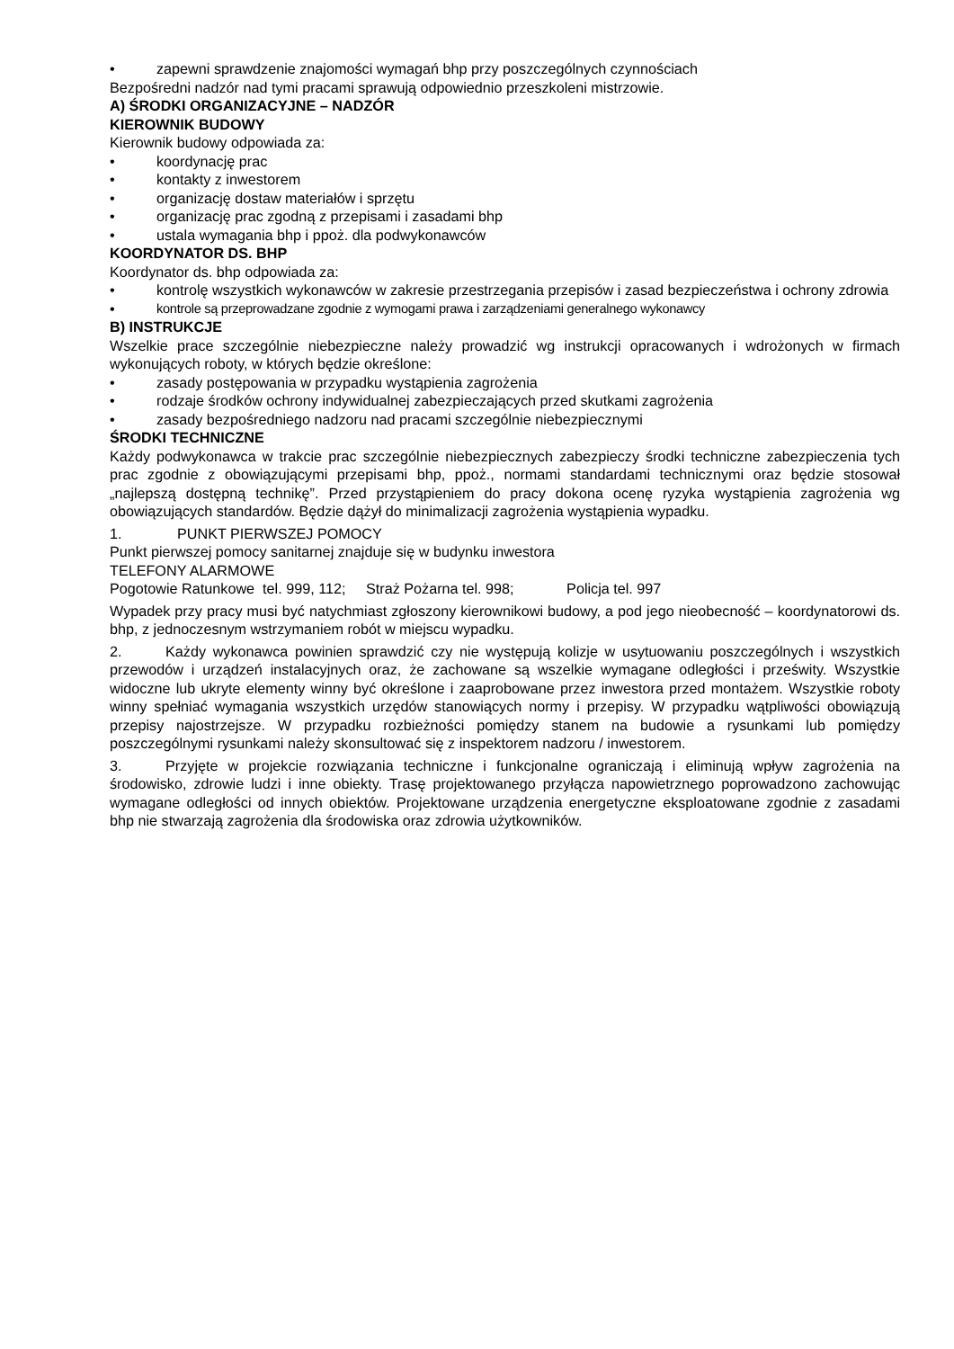• zapewni sprawdzenie znajomości wymagań bhp przy poszczególnych czynnościach
Bezpośredni nadzór nad tymi pracami sprawują odpowiednio przeszkoleni mistrzowie.
A) ŚRODKI ORGANIZACYJNE – NADZÓR
KIEROWNIK BUDOWY
Kierownik budowy odpowiada za:
• koordynację prac
• kontakty z inwestorem
• organizację dostaw materiałów i sprzętu
• organizację prac zgodną z przepisami i zasadami bhp
• ustala wymagania bhp i ppoż. dla podwykonawców
KOORDYNATOR DS. BHP
Koordynator ds. bhp odpowiada za:
• kontrolę wszystkich wykonawców w zakresie przestrzegania przepisów i zasad bezpieczeństwa i ochrony zdrowia
• kontrole są przeprowadzane zgodnie z wymogami prawa i zarządzeniami generalnego wykonawcy
B) INSTRUKCJE
Wszelkie prace szczególnie niebezpieczne należy prowadzić wg instrukcji opracowanych i wdrożonych w firmach wykonujących roboty, w których będzie określone:
• zasady postępowania w przypadku wystąpienia zagrożenia
• rodzaje środków ochrony indywidualnej zabezpieczających przed skutkami zagrożenia
• zasady bezpośredniego nadzoru nad pracami szczególnie niebezpiecznymi
ŚRODKI TECHNICZNE
Każdy podwykonawca w trakcie prac szczególnie niebezpiecznych zabezpieczy środki techniczne zabezpieczenia tych prac zgodnie z obowiązującymi przepisami bhp, ppoż., normami standardami technicznymi oraz będzie stosował „najlepszą dostępną technikę”. Przed przystąpieniem do pracy dokona ocenę ryzyka wystąpienia zagrożenia wg obowiązujących standardów. Będzie dążył do minimalizacji zagrożenia wystąpienia wypadku.
1. PUNKT PIERWSZEJ POMOCY
Punkt pierwszej pomocy sanitarnej znajduje się w budynku inwestora
TELEFONY ALARMOWE
Pogotowie Ratunkowe tel. 999, 112; Straż Pożarna tel. 998; Policja tel. 997
Wypadek przy pracy musi być natychmiast zgłoszony kierownikowi budowy, a pod jego nieobecność – koordynatorowi ds. bhp, z jednoczesnym wstrzymaniem robót w miejscu wypadku.
2. Każdy wykonawca powinien sprawdzić czy nie występują kolizje w usytuowaniu poszczególnych i wszystkich przewodów i urządzeń instalacyjnych oraz, że zachowane są wszelkie wymagane odległości i prześwity. Wszystkie widoczne lub ukryte elementy winny być określone i zaaprobowane przez inwestora przed montażem. Wszystkie roboty winny spełniać wymagania wszystkich urzędów stanowiących normy i przepisy. W przypadku wątpliwości obowiązują przepisy najostrzejsze. W przypadku rozbieżności pomiędzy stanem na budowie a rysunkami lub pomiędzy poszczególnymi rysunkami należy skonsultować się z inspektorem nadzoru / inwestorem.
3. Przyjęte w projekcie rozwiązania techniczne i funkcjonalne ograniczają i eliminują wpływ zagrożenia na środowisko, zdrowie ludzi i inne obiekty. Trasę projektowanego przyłącza napowietrznego poprowadzono zachowując wymagane odległości od innych obiektów. Projektowane urządzenia energetyczne eksploatowane zgodnie z zasadami bhp nie stwarzają zagrożenia dla środowiska oraz zdrowia użytkowników.